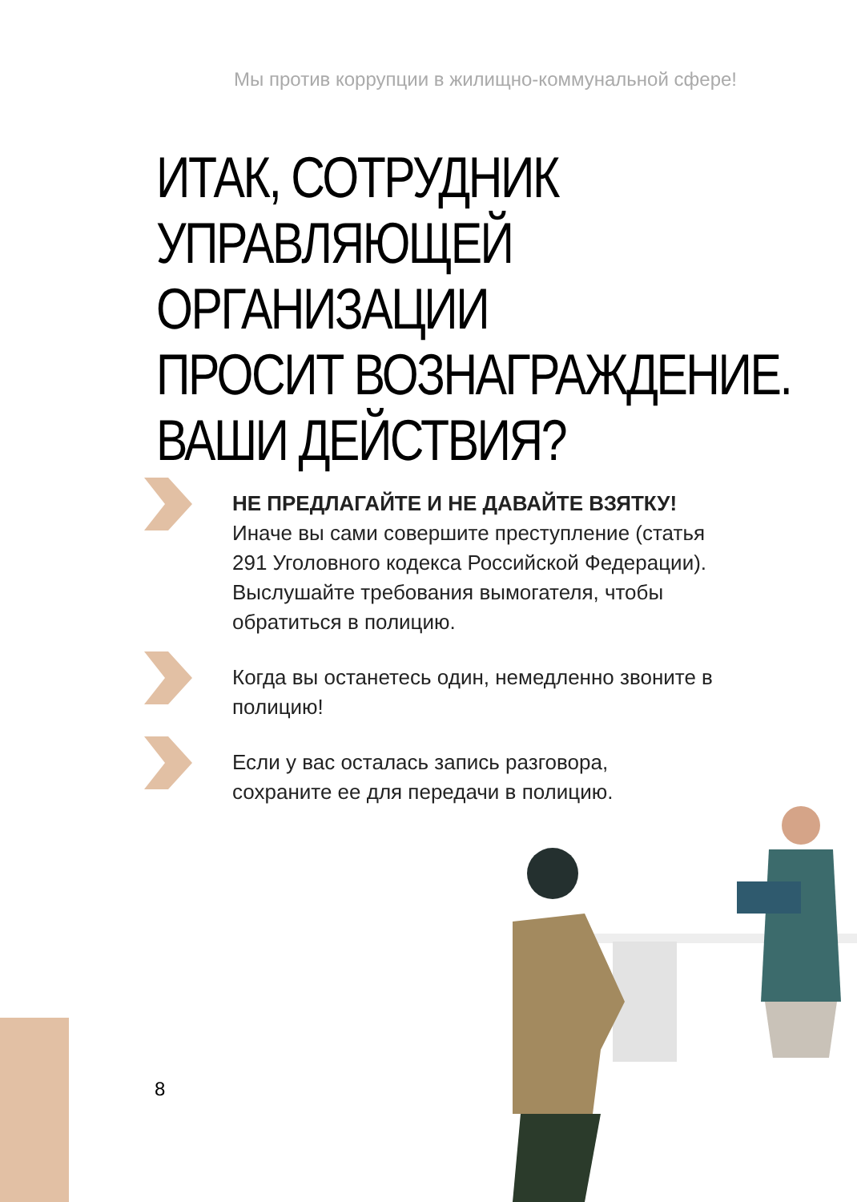Мы против коррупции в жилищно-коммунальной сфере!
ИТАК, СОТРУДНИК
УПРАВЛЯЮЩЕЙ ОРГАНИЗАЦИИ
ПРОСИТ ВОЗНАГРАЖДЕНИЕ.
ВАШИ ДЕЙСТВИЯ?
НЕ ПРЕДЛАГАЙТЕ И НЕ ДАВАЙТЕ ВЗЯТКУ!
Иначе вы сами совершите преступление (статья 291 Уголовного кодекса Российской Федерации). Выслушайте требования вымогателя, чтобы обратиться в полицию.
Когда вы останетесь один, немедленно звоните в полицию!
Если у вас осталась запись разговора, сохраните ее для передачи в полицию.
8